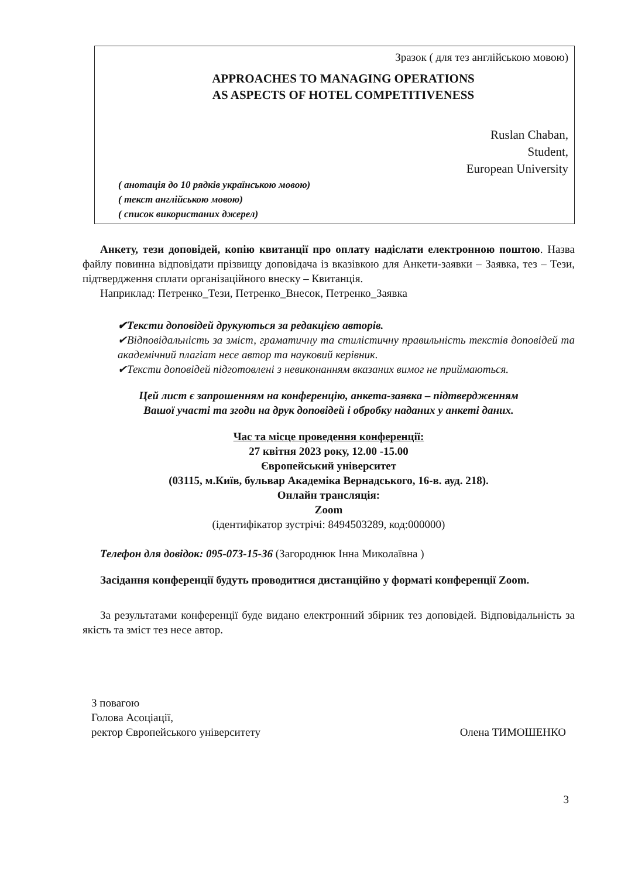Зразок ( для тез англійською мовою)
APPROACHES TO MANAGING OPERATIONS
AS ASPECTS OF HOTEL COMPETITIVENESS
Ruslan Chaban,
Student,
European University
( анотація до 10 рядків українською мовою)
( текст англійською мовою)
( список використаних джерел)
Анкету, тези доповідей, копію квитанції про оплату надіслати електронною поштою. Назва файлу повинна відповідати прізвищу доповідача із вказівкою для Анкети-заявки – Заявка, тез – Тези, підтвердження сплати організаційного внеску – Квитанція.
Наприклад: Петренко_Тези, Петренко_Внесок, Петренко_Заявка
✔Тексти доповідей друкуються за редакцією авторів.
✔Відповідальність за зміст, граматичну та стилістичну правильність текстів доповідей та академічний плагіат несе автор та науковий керівник.
✔Тексти доповідей підготовлені з невиконанням вказаних вимог не приймаються.
Цей лист є запрошенням на конференцію, анкета-заявка – підтвердженням
Вашої участі та згоди на друк доповідей і обробку наданих у анкеті даних.
Час та місце проведення конференції:
27 квітня 2023 року, 12.00 -15.00
Європейський університет
(03115, м.Київ, бульвар Академіка Вернадського, 16-в. ауд. 218).
Онлайн трансляція:
Zoom
(ідентифікатор зустрічі: 8494503289, код:000000)
Телефон для довідок: 095-073-15-36 (Загороднюк Інна Миколаївна )
Засідання конференції будуть проводитися дистанційно у форматі конференції Zoom.
За результатами конференції буде видано електронний збірник тез доповідей. Відповідальність за якість та зміст тез несе автор.
З повагою
Голова Асоціації,
ректор Європейського університету
Олена ТИМОШЕНКО
3